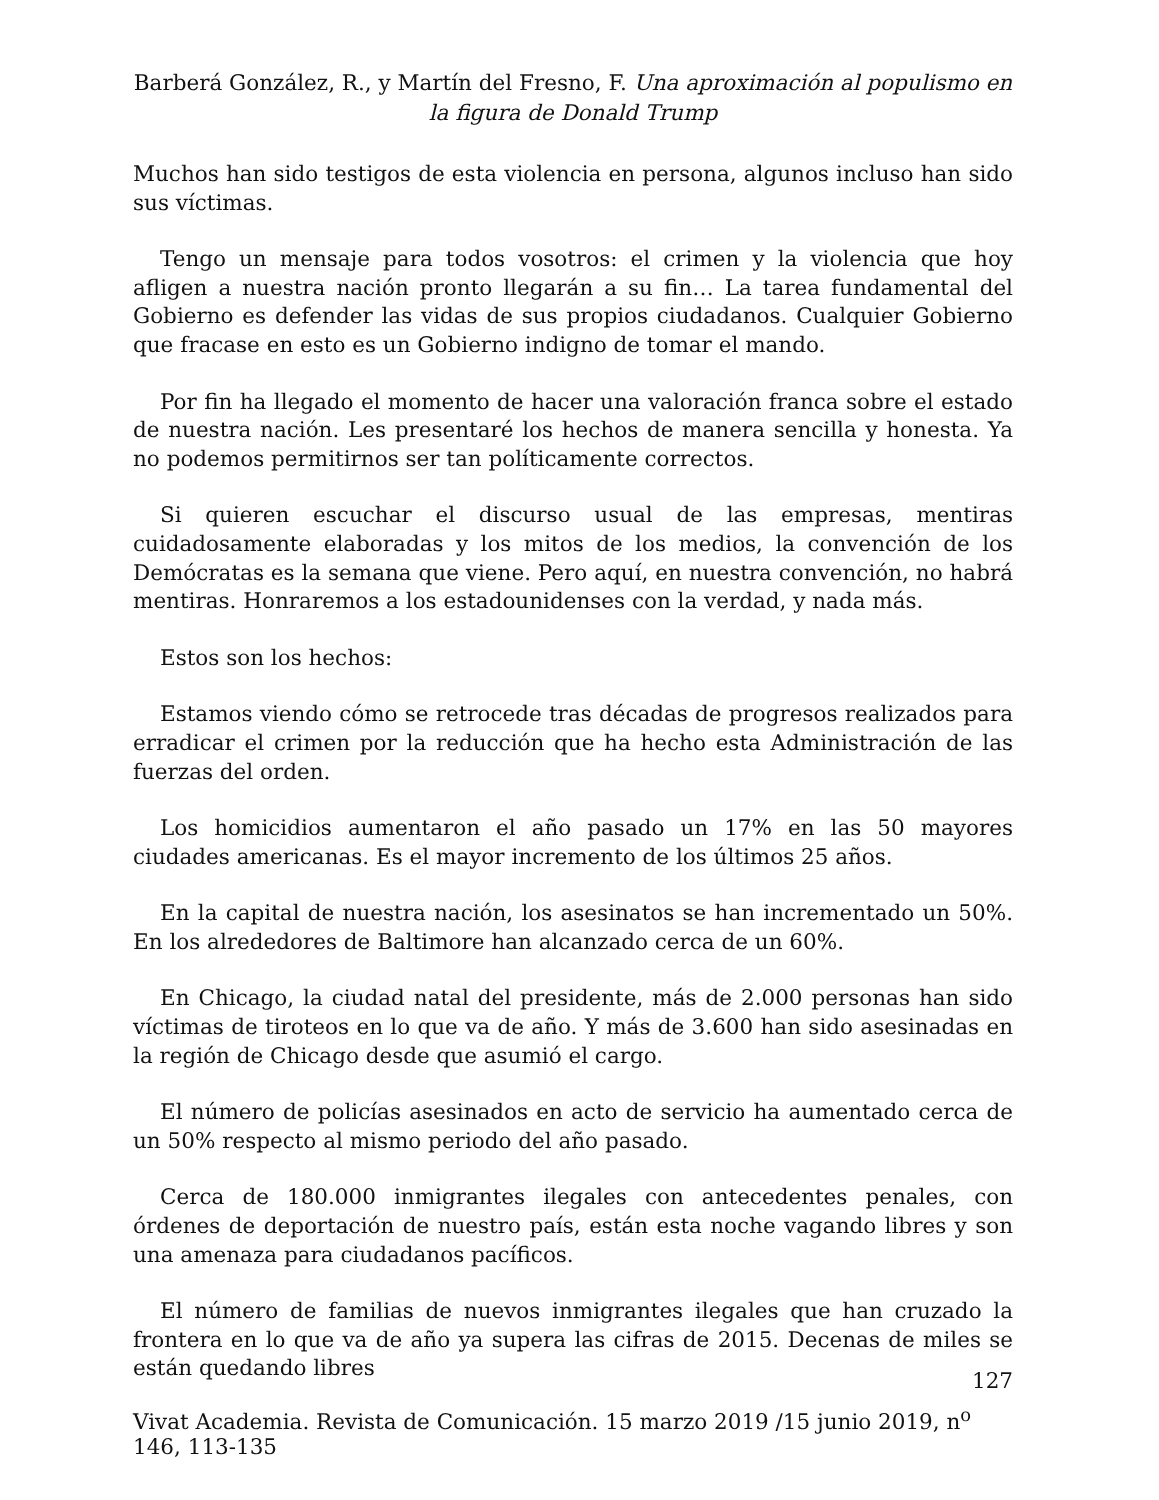Barberá González, R., y Martín del Fresno, F. Una aproximación al populismo en la figura de Donald Trump
Muchos han sido testigos de esta violencia en persona, algunos incluso han sido sus víctimas.
Tengo un mensaje para todos vosotros: el crimen y la violencia que hoy afligen a nuestra nación pronto llegarán a su fin… La tarea fundamental del Gobierno es defender las vidas de sus propios ciudadanos. Cualquier Gobierno que fracase en esto es un Gobierno indigno de tomar el mando.
Por fin ha llegado el momento de hacer una valoración franca sobre el estado de nuestra nación. Les presentaré los hechos de manera sencilla y honesta. Ya no podemos permitirnos ser tan políticamente correctos.
Si quieren escuchar el discurso usual de las empresas, mentiras cuidadosamente elaboradas y los mitos de los medios, la convención de los Demócratas es la semana que viene. Pero aquí, en nuestra convención, no habrá mentiras. Honraremos a los estadounidenses con la verdad, y nada más.
Estos son los hechos:
Estamos viendo cómo se retrocede tras décadas de progresos realizados para erradicar el crimen por la reducción que ha hecho esta Administración de las fuerzas del orden.
Los homicidios aumentaron el año pasado un 17% en las 50 mayores ciudades americanas. Es el mayor incremento de los últimos 25 años.
En la capital de nuestra nación, los asesinatos se han incrementado un 50%. En los alrededores de Baltimore han alcanzado cerca de un 60%.
En Chicago, la ciudad natal del presidente, más de 2.000 personas han sido víctimas de tiroteos en lo que va de año. Y más de 3.600 han sido asesinadas en la región de Chicago desde que asumió el cargo.
El número de policías asesinados en acto de servicio ha aumentado cerca de un 50% respecto al mismo periodo del año pasado.
Cerca de 180.000 inmigrantes ilegales con antecedentes penales, con órdenes de deportación de nuestro país, están esta noche vagando libres y son una amenaza para ciudadanos pacíficos.
El número de familias de nuevos inmigrantes ilegales que han cruzado la frontera en lo que va de año ya supera las cifras de 2015. Decenas de miles se están quedando libres
127
Vivat Academia. Revista de Comunicación. 15 marzo 2019 /15 junio 2019, n<sup>o</sup> 146, 113-135